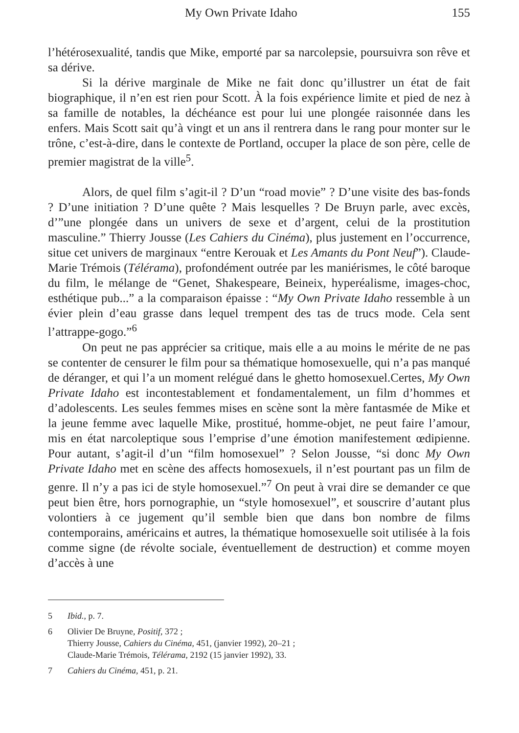My Own Private Idaho 155
l’hétérosexualité, tandis que Mike, emporté par sa narcolepsie, poursuivra son rêve et sa dérive.
Si la dérive marginale de Mike ne fait donc qu’illustrer un état de fait biographique, il n’en est rien pour Scott. À la fois expérience limite et pied de nez à sa famille de notables, la déchéance est pour lui une plongée raisonnée dans les enfers. Mais Scott sait qu’à vingt et un ans il rentrera dans le rang pour monter sur le trône, c’est-à-dire, dans le contexte de Portland, occuper la place de son père, celle de premier magistrat de la ville<sup>5</sup>.
Alors, de quel film s’agit-il ? D’un “road movie” ? D’une visite des bas-fonds ? D’une initiation ? D’une quête ? Mais lesquelles ? De Bruyn parle, avec excès, d’”une plongée dans un univers de sexe et d’argent, celui de la prostitution masculine.” Thierry Jousse (Les Cahiers du Cinéma), plus justement en l’occurrence, situe cet univers de marginaux “entre Kerouak et Les Amants du Pont Neuf”). Claude-Marie Trémois (Télérama), profondément outrée par les maniérismes, le côté baroque du film, le mélange de “Genet, Shakespeare, Beineix, hyperéalisme, images-choc, esthétique pub...” a la comparaison épaisse : “My Own Private Idaho ressemble à un évier plein d’eau grasse dans lequel trempent des tas de trucs mode. Cela sent l’attrappe-gogo.”<sup>6</sup>
On peut ne pas apprécier sa critique, mais elle a au moins le mérite de ne pas se contenter de censurer le film pour sa thématique homosexuelle, qui n’a pas manqué de déranger, et qui l’a un moment relégué dans le ghetto homosexuel.Certes, My Own Private Idaho est incontestablement et fondamentalement, un film d’hommes et d’adolescents. Les seules femmes mises en scène sont la mère fantasmée de Mike et la jeune femme avec laquelle Mike, prostitué, homme-objet, ne peut faire l’amour, mis en état narcoleptique sous l’emprise d’une émotion manifestement œdipienne. Pour autant, s’agit-il d’un “film homosexuel” ? Selon Jousse, “si donc My Own Private Idaho met en scène des affects homosexuels, il n’est pourtant pas un film de genre. Il n’y a pas ici de style homosexuel.”<sup>7</sup> On peut à vrai dire se demander ce que peut bien être, hors pornographie, un “style homosexuel”, et souscrire d’autant plus volontiers à ce jugement qu’il semble bien que dans bon nombre de films contemporains, américains et autres, la thématique homosexuelle soit utilisée à la fois comme signe (de révolte sociale, éventuellement de destruction) et comme moyen d’accès à une
5 Ibid., p. 7.
6 Olivier De Bruyne, Positif, 372 ;
Thierry Jousse, Cahiers du Cinéma, 451, (janvier 1992), 20–21 ;
Claude-Marie Trémois, Télérama, 2192 (15 janvier 1992), 33.
7 Cahiers du Cinéma, 451, p. 21.